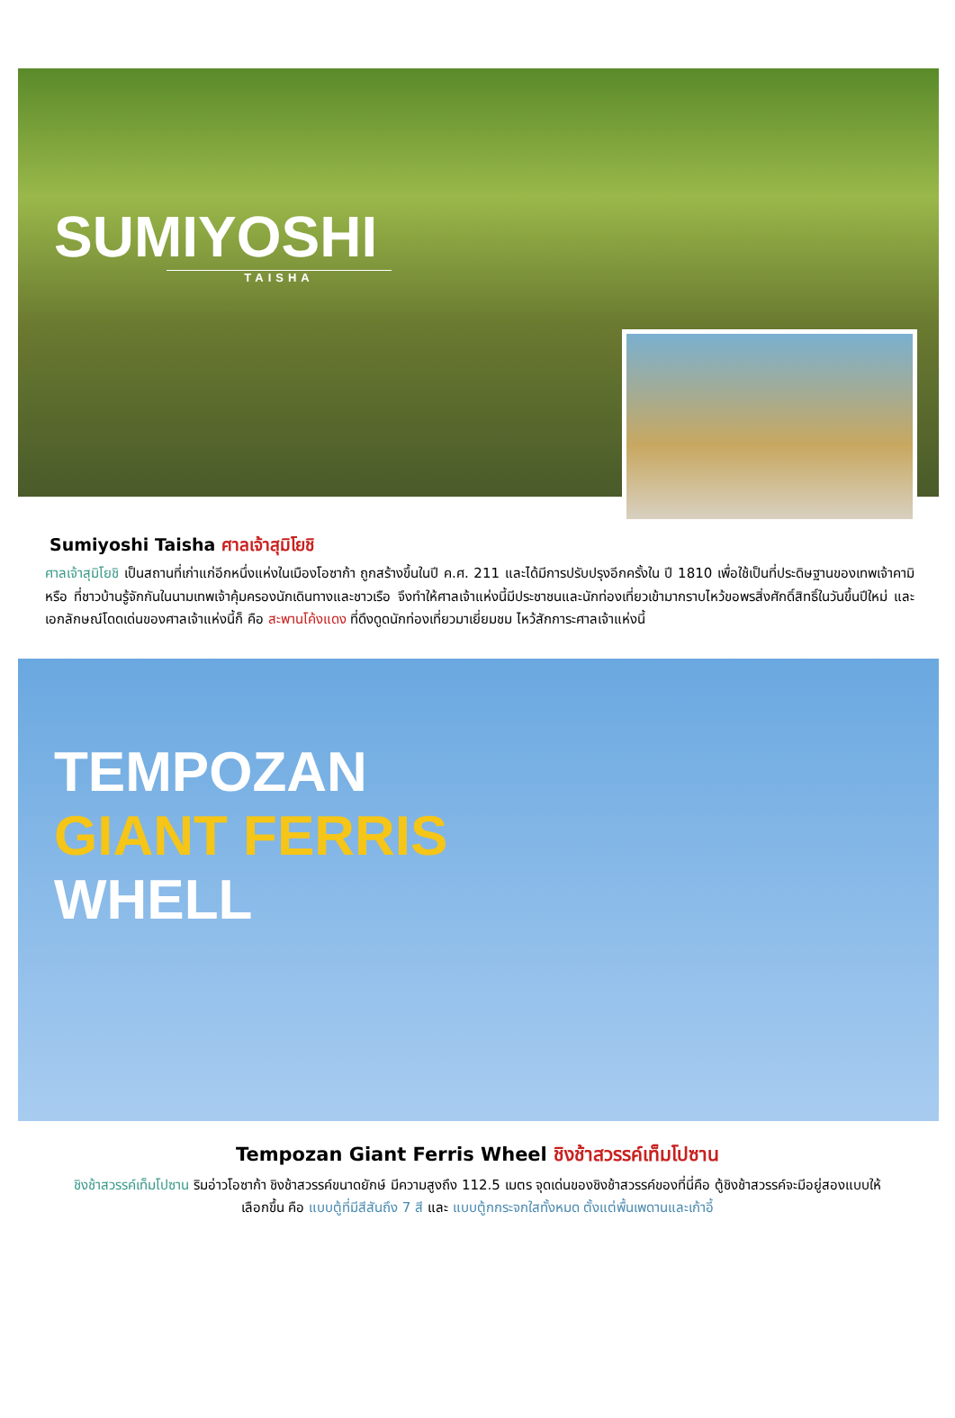SUMIYOSHI
TAISHA
Sumiyoshi Taisha ศาลเจ้าสุมิโยชิ
ศาลเจ้าสุมิโยชิ เป็นสถานที่เก่าแก่อีกหนึ่งแห่งในเมืองโอซาก้า ถูกสร้างขึ้นในปี ค.ศ. 211 และได้มีการปรับปรุงอีกครั้งใน ปี 1810 เพื่อใช้เป็นที่ประดิษฐานของเทพเจ้าคามิ หรือ ที่ชาวบ้านรู้จักกันในนามเทพเจ้าคุ้มครองนักเดินทางและชาวเรือ จึงทำให้ศาลเจ้าแห่งนี้มีประชาชนและนักท่องเที่ยวเข้ามากราบไหว้ขอพรสิ่งศักดิ์สิทธิ์ในวันขึ้นปีใหม่ และ เอกลักษณ์โดดเด่นของศาลเจ้าแห่งนี้ก็ คือ สะพานโค้งแดง ที่ดึงดูดนักท่องเที่ยวมาเยี่ยมชม ไหว้สักการะศาลเจ้าแห่งนี้
TEMPOZAN
GIANT FERRIS
WHELL
Tempozan Giant Ferris Wheel ชิงช้าสวรรค์เท็มโปซาน
ชิงช้าสวรรค์เท็มโปซาน ริมอ่าวโอซาก้า ชิงช้าสวรรค์ขนาดยักษ์ มีความสูงถึง 112.5 เมตร จุดเด่นของชิงช้าสวรรค์ของที่นี่คือ ตู้ชิงช้าสวรรค์จะมีอยู่สองแบบให้เลือกขึ้น คือ แบบตู้ที่มีสีสันถึง 7 สี และ แบบตู้กกระจกใสทั้งหมด ตั้งแต่พื้นเพดานและเก้าอี้